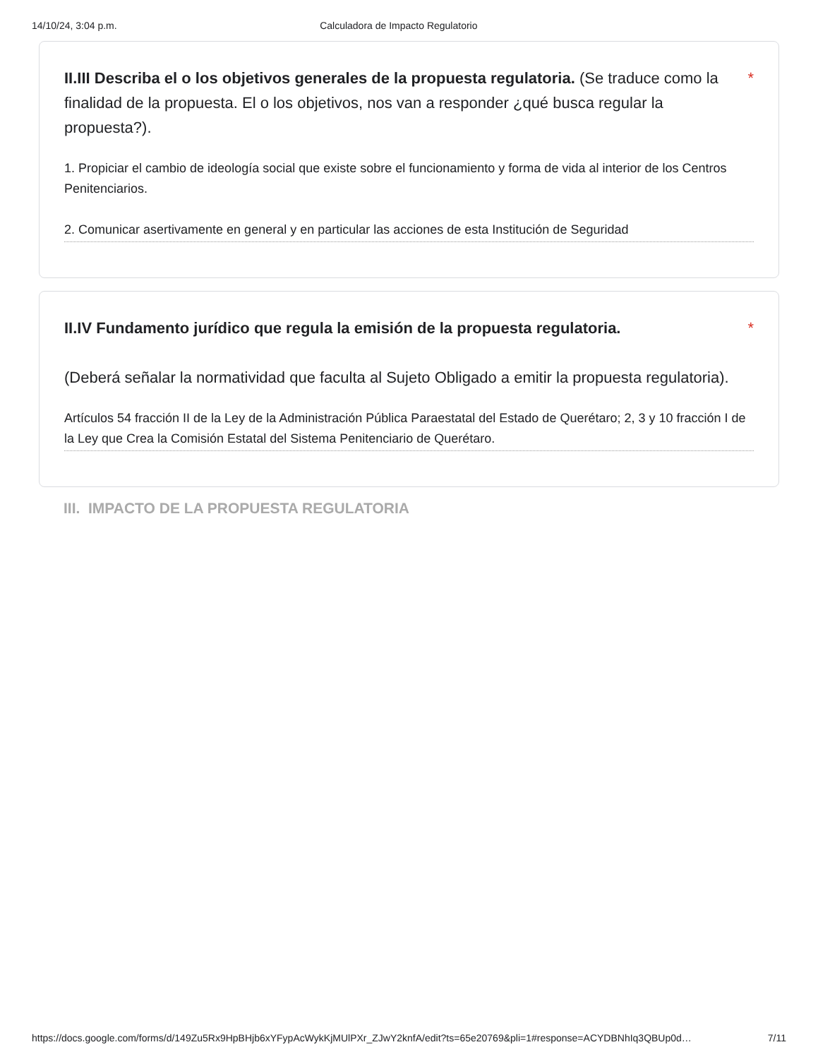14/10/24, 3:04 p.m. Calculadora de Impacto Regulatorio
II.III Describa el o los objetivos generales de la propuesta regulatoria. (Se traduce como la finalidad de la propuesta. El o los objetivos, nos van a responder ¿qué busca regular la propuesta?).
*
1. Propiciar el cambio de ideología social que existe sobre el funcionamiento y forma de vida al interior de los Centros Penitenciarios.
2. Comunicar asertivamente en general y en particular las acciones de esta Institución de Seguridad
II.IV Fundamento jurídico que regula la emisión de la propuesta regulatoria.
(Deberá señalar la normatividad que faculta al Sujeto Obligado a emitir la propuesta regulatoria).
*
Artículos 54 fracción II de la Ley de la Administración Pública Paraestatal del Estado de Querétaro; 2, 3 y 10 fracción I de la Ley que Crea la Comisión Estatal del Sistema Penitenciario de Querétaro.
III. IMPACTO DE LA PROPUESTA REGULATORIA
https://docs.google.com/forms/d/149Zu5Rx9HpBHjb6xYFypAcWykKjMUlPXr_ZJwY2knfA/edit?ts=65e20769&pli=1#response=ACYDBNhIq3QBUp0d… 7/11